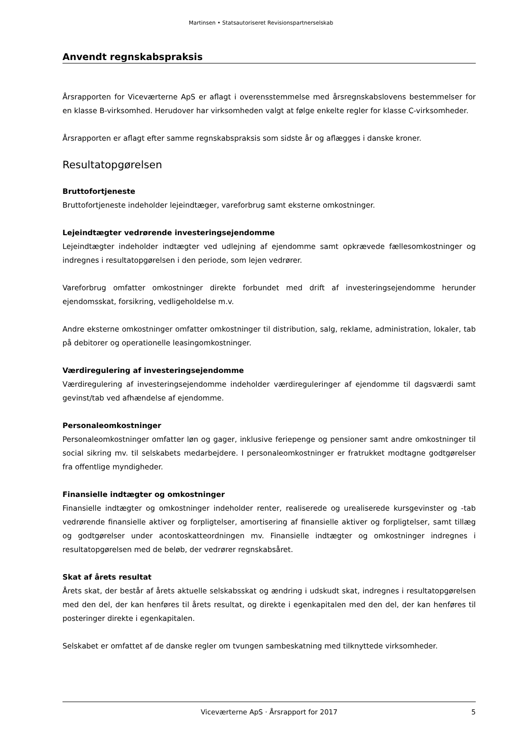Martinsen • Statsautoriseret Revisionspartnerselskab
Anvendt regnskabspraksis
Årsrapporten for Viceværterne ApS er aflagt i overensstemmelse med årsregnskabslovens bestemmelser for en klasse B-virksomhed. Herudover har virksomheden valgt at følge enkelte regler for klasse C-virksomheder.
Årsrapporten er aflagt efter samme regnskabspraksis som sidste år og aflægges i danske kroner.
Resultatopgørelsen
Bruttofortjeneste
Bruttofortjeneste indeholder lejeindtæger, vareforbrug samt eksterne omkostninger.
Lejeindtægter vedrørende investeringsejendomme
Lejeindtægter indeholder indtægter ved udlejning af ejendomme samt opkrævede fællesomkostninger og indregnes i resultatopgørelsen i den periode, som lejen vedrører.
Vareforbrug omfatter omkostninger direkte forbundet med drift af investeringsejendomme herunder ejendomsskat, forsikring, vedligeholdelse m.v.
Andre eksterne omkostninger omfatter omkostninger til distribution, salg, reklame, administration, lokaler, tab på debitorer og operationelle leasingomkostninger.
Værdiregulering af investeringsejendomme
Værdiregulering af investeringsejendomme indeholder værdireguleringer af ejendomme til dagsværdi samt gevinst/tab ved afhændelse af ejendomme.
Personaleomkostninger
Personaleomkostninger omfatter løn og gager, inklusive feriepenge og pensioner samt andre omkostninger til social sikring mv. til selskabets medarbejdere. I personaleomkostninger er fratrukket modtagne godtgørelser fra offentlige myndigheder.
Finansielle indtægter og omkostninger
Finansielle indtægter og omkostninger indeholder renter, realiserede og urealiserede kursgevinster og -tab vedrørende finansielle aktiver og forpligtelser, amortisering af finansielle aktiver og forpligtelser, samt tillæg og godtgørelser under acontoskatteordningen mv. Finansielle indtægter og omkostninger indregnes i resultatopgørelsen med de beløb, der vedrører regnskabsåret.
Skat af årets resultat
Årets skat, der består af årets aktuelle selskabsskat og ændring i udskudt skat, indregnes i resultatopgørelsen med den del, der kan henføres til årets resultat, og direkte i egenkapitalen med den del, der kan henføres til posteringer direkte i egenkapitalen.
Selskabet er omfattet af de danske regler om tvungen sambeskatning med tilknyttede virksomheder.
Viceværterne ApS · Årsrapport for 2017 5